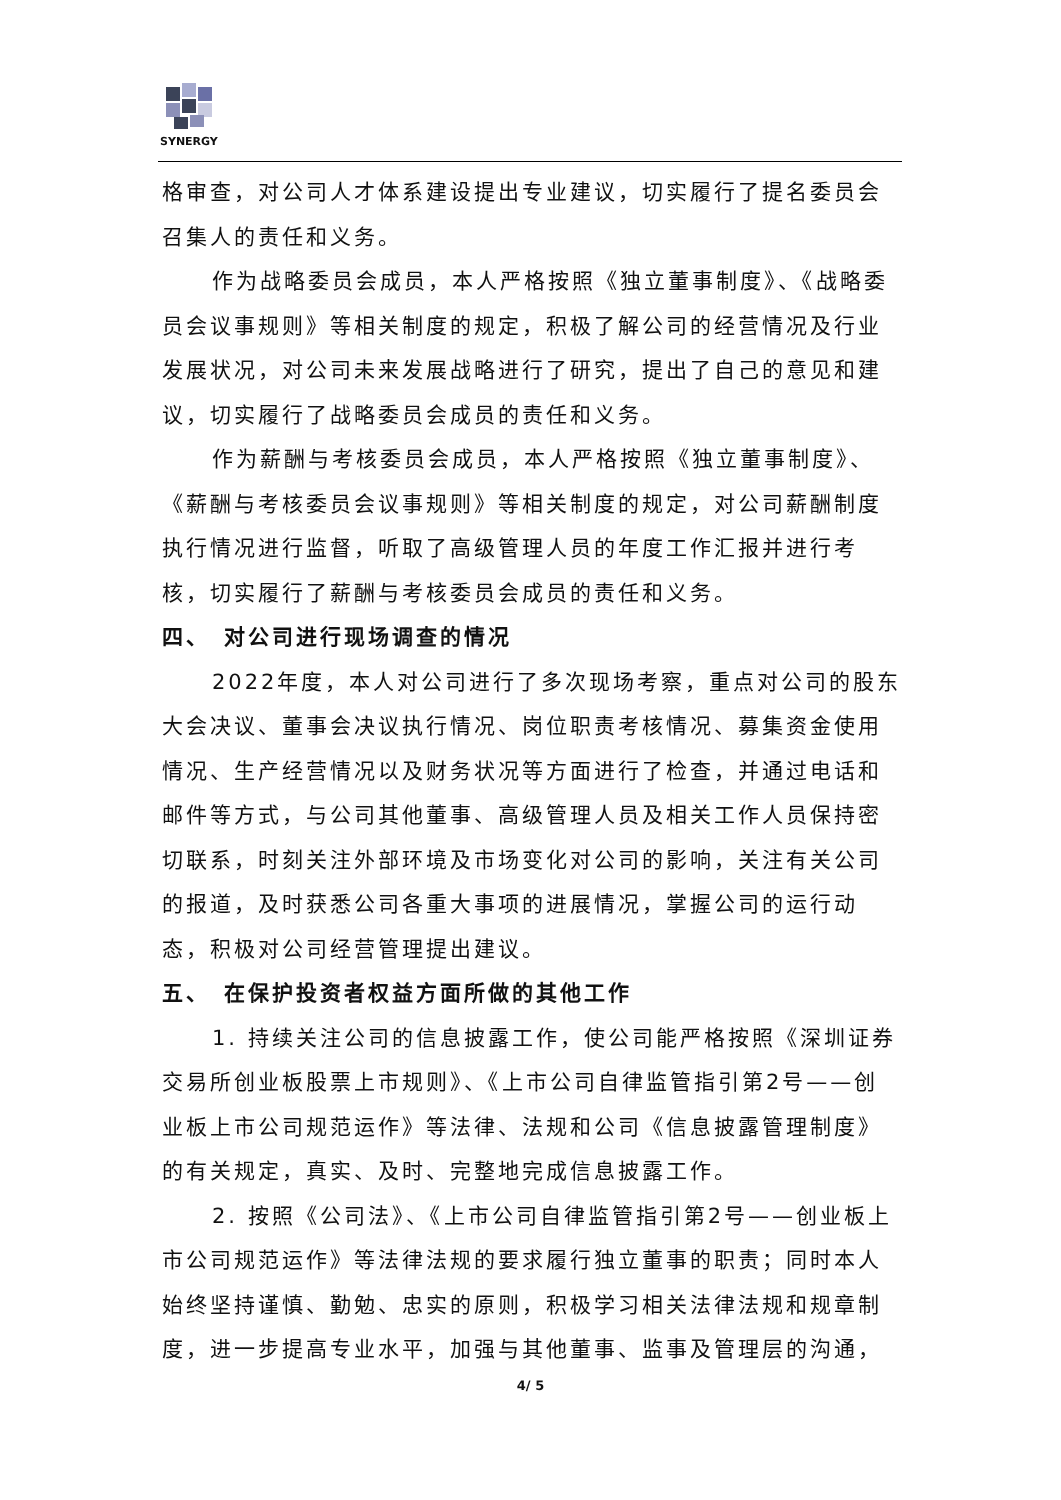SYNERGY
格审查，对公司人才体系建设提出专业建议，切实履行了提名委员会召集人的责任和义务。
作为战略委员会成员，本人严格按照《独立董事制度》、《战略委员会议事规则》等相关制度的规定，积极了解公司的经营情况及行业发展状况，对公司未来发展战略进行了研究，提出了自己的意见和建议，切实履行了战略委员会成员的责任和义务。
作为薪酬与考核委员会成员，本人严格按照《独立董事制度》、《薪酬与考核委员会议事规则》等相关制度的规定，对公司薪酬制度执行情况进行监督，听取了高级管理人员的年度工作汇报并进行考核，切实履行了薪酬与考核委员会成员的责任和义务。
四、　对公司进行现场调查的情况
2022年度，本人对公司进行了多次现场考察，重点对公司的股东大会决议、董事会决议执行情况、岗位职责考核情况、募集资金使用情况、生产经营情况以及财务状况等方面进行了检查，并通过电话和邮件等方式，与公司其他董事、高级管理人员及相关工作人员保持密切联系，时刻关注外部环境及市场变化对公司的影响，关注有关公司的报道，及时获悉公司各重大事项的进展情况，掌握公司的运行动态，积极对公司经营管理提出建议。
五、　在保护投资者权益方面所做的其他工作
1. 持续关注公司的信息披露工作，使公司能严格按照《深圳证券交易所创业板股票上市规则》、《上市公司自律监管指引第2号——创业板上市公司规范运作》等法律、法规和公司《信息披露管理制度》的有关规定，真实、及时、完整地完成信息披露工作。
2. 按照《公司法》、《上市公司自律监管指引第2号——创业板上市公司规范运作》等法律法规的要求履行独立董事的职责；同时本人始终坚持谨慎、勤勉、忠实的原则，积极学习相关法律法规和规章制度，进一步提高专业水平，加强与其他董事、监事及管理层的沟通，
4/ 5